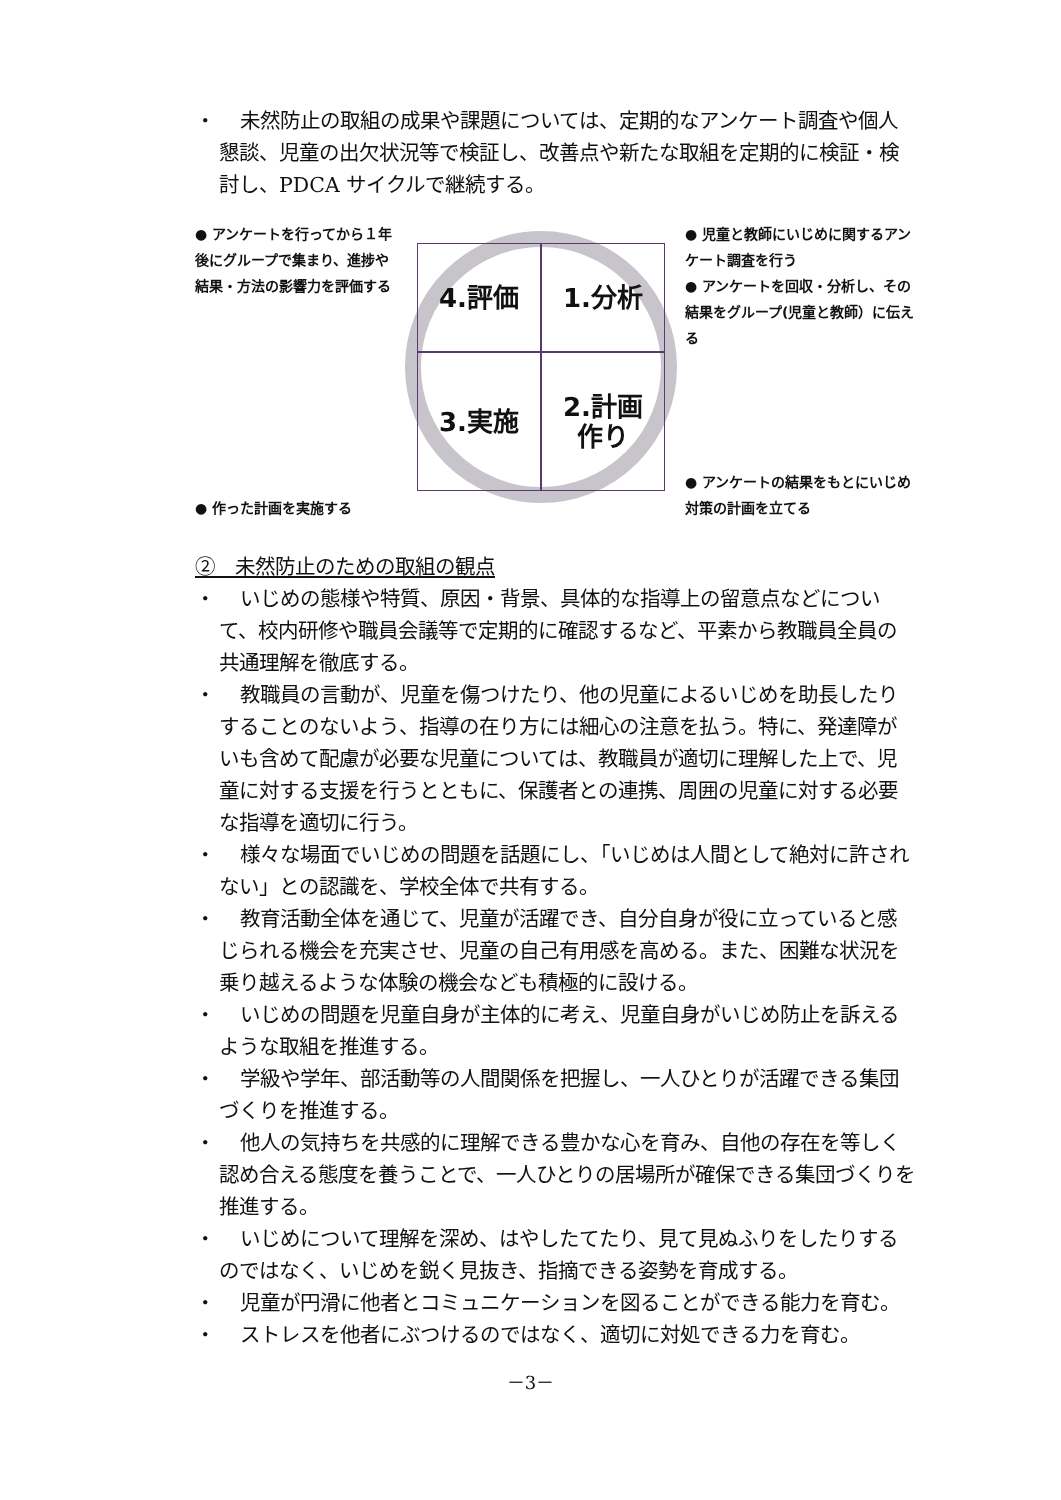・ 未然防止の取組の成果や課題については、定期的なアンケート調査や個人懇談、児童の出欠状況等で検証し、改善点や新たな取組を定期的に検証・検討し、PDCA サイクルで継続する。
● アンケートを行ってから１年後にグループで集まり、進捗や結果・方法の影響力を評価する
● 作った計画を実施する
4.評価
1.分析
3.実施
2.計画
作り
● 児童と教師にいじめに関するアンケート調査を行う
● アンケートを回収・分析し、その結果をグループ(児童と教師）に伝える
● アンケートの結果をもとにいじめ対策の計画を立てる
②　未然防止のための取組の観点
・ いじめの態様や特質、原因・背景、具体的な指導上の留意点などについて、校内研修や職員会議等で定期的に確認するなど、平素から教職員全員の共通理解を徹底する。
・ 教職員の言動が、児童を傷つけたり、他の児童によるいじめを助長したりすることのないよう、指導の在り方には細心の注意を払う。特に、発達障がいも含めて配慮が必要な児童については、教職員が適切に理解した上で、児童に対する支援を行うとともに、保護者との連携、周囲の児童に対する必要な指導を適切に行う。
・ 様々な場面でいじめの問題を話題にし、「いじめは人間として絶対に許されない」との認識を、学校全体で共有する。
・ 教育活動全体を通じて、児童が活躍でき、自分自身が役に立っていると感じられる機会を充実させ、児童の自己有用感を高める。また、困難な状況を乗り越えるような体験の機会なども積極的に設ける。
・ いじめの問題を児童自身が主体的に考え、児童自身がいじめ防止を訴えるような取組を推進する。
・ 学級や学年、部活動等の人間関係を把握し、一人ひとりが活躍できる集団づくりを推進する。
・ 他人の気持ちを共感的に理解できる豊かな心を育み、自他の存在を等しく認め合える態度を養うことで、一人ひとりの居場所が確保できる集団づくりを推進する。
・ いじめについて理解を深め、はやしたてたり、見て見ぬふりをしたりするのではなく、いじめを鋭く見抜き、指摘できる姿勢を育成する。
・ 児童が円滑に他者とコミュニケーションを図ることができる能力を育む。
・ ストレスを他者にぶつけるのではなく、適切に対処できる力を育む。
－3－